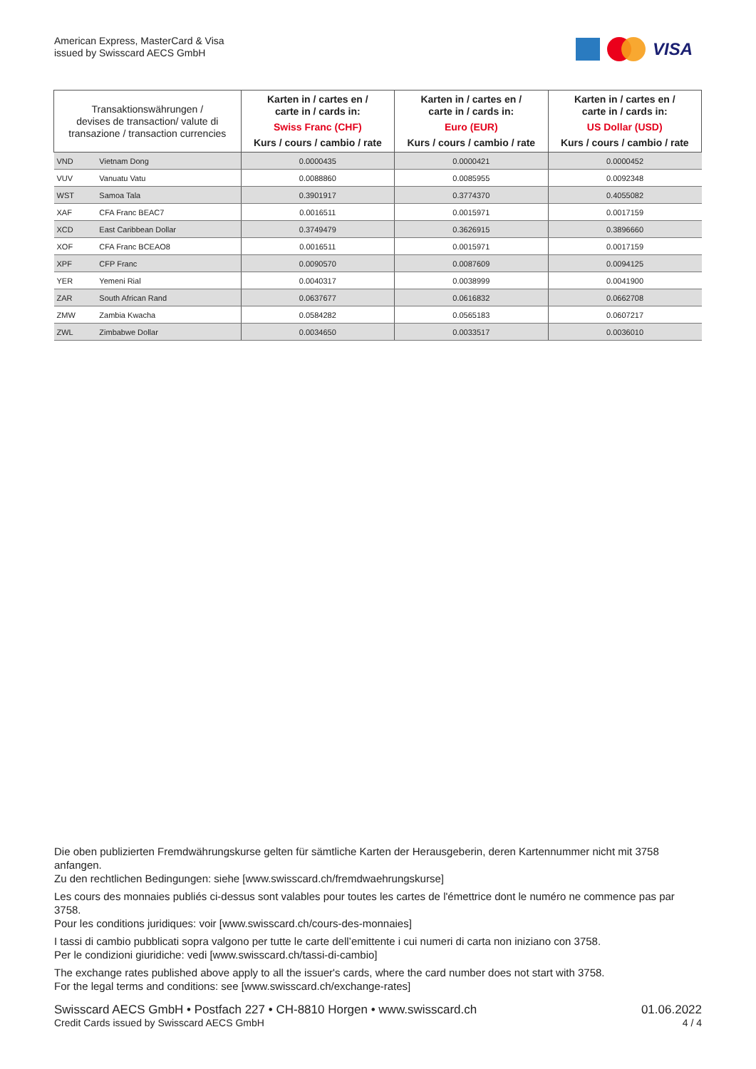American Express, MasterCard & Visa
issued by Swisscard AECS GmbH
VISA
| Transaktionswährungen / devises de transaction/ valute di transazione / transaction currencies | | Karten in / cartes en / carte in / cards in: Swiss Franc (CHF) Kurs / cours / cambio / rate | Karten in / cartes en / carte in / cards in: Euro (EUR) Kurs / cours / cambio / rate | Karten in / cartes en / carte in / cards in: US Dollar (USD) Kurs / cours / cambio / rate |
| --- | --- | --- | --- | --- |
| VND | Vietnam Dong | 0.0000435 | 0.0000421 | 0.0000452 |
| VUV | Vanuatu Vatu | 0.0088860 | 0.0085955 | 0.0092348 |
| WST | Samoa Tala | 0.3901917 | 0.3774370 | 0.4055082 |
| XAF | CFA Franc BEAC7 | 0.0016511 | 0.0015971 | 0.0017159 |
| XCD | East Caribbean Dollar | 0.3749479 | 0.3626915 | 0.3896660 |
| XOF | CFA Franc BCEAO8 | 0.0016511 | 0.0015971 | 0.0017159 |
| XPF | CFP Franc | 0.0090570 | 0.0087609 | 0.0094125 |
| YER | Yemeni Rial | 0.0040317 | 0.0038999 | 0.0041900 |
| ZAR | South African Rand | 0.0637677 | 0.0616832 | 0.0662708 |
| ZMW | Zambia Kwacha | 0.0584282 | 0.0565183 | 0.0607217 |
| ZWL | Zimbabwe Dollar | 0.0034650 | 0.0033517 | 0.0036010 |
Die oben publizierten Fremdwährungskurse gelten für sämtliche Karten der Herausgeberin, deren Kartennummer nicht mit 3758 anfangen.
Zu den rechtlichen Bedingungen: siehe [www.swisscard.ch/fremdwaehrungskurse]
Les cours des monnaies publiés ci-dessus sont valables pour toutes les cartes de l'émettrice dont le numéro ne commence pas par 3758.
Pour les conditions juridiques: voir [www.swisscard.ch/cours-des-monnaies]
I tassi di cambio pubblicati sopra valgono per tutte le carte dell’emittente i cui numeri di carta non iniziano con 3758.
Per le condizioni giuridiche: vedi [www.swisscard.ch/tassi-di-cambio]
The exchange rates published above apply to all the issuer's cards, where the card number does not start with 3758.
For the legal terms and conditions: see [www.swisscard.ch/exchange-rates]
Swisscard AECS GmbH • Postfach 227 • CH-8810 Horgen • www.swisscard.ch 01.06.2022
Credit Cards issued by Swisscard AECS GmbH 4 / 4